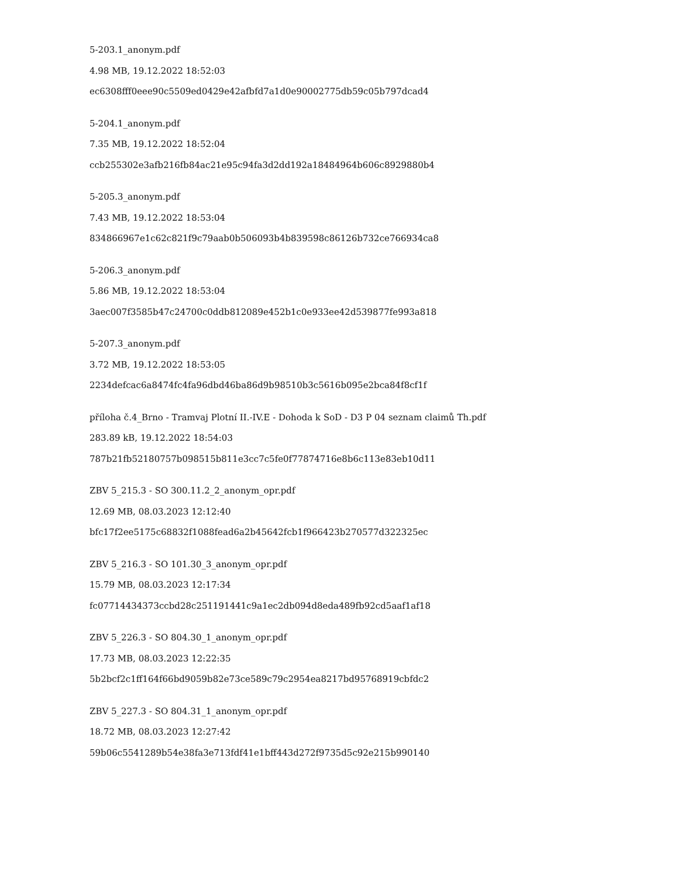5-203.1_anonym.pdf
4.98 MB, 19.12.2022 18:52:03
ec6308fff0eee90c5509ed0429e42afbfd7a1d0e90002775db59c05b797dcad4
5-204.1_anonym.pdf
7.35 MB, 19.12.2022 18:52:04
ccb255302e3afb216fb84ac21e95c94fa3d2dd192a18484964b606c8929880b4
5-205.3_anonym.pdf
7.43 MB, 19.12.2022 18:53:04
834866967e1c62c821f9c79aab0b506093b4b839598c86126b732ce766934ca8
5-206.3_anonym.pdf
5.86 MB, 19.12.2022 18:53:04
3aec007f3585b47c24700c0ddb812089e452b1c0e933ee42d539877fe993a818
5-207.3_anonym.pdf
3.72 MB, 19.12.2022 18:53:05
2234defcac6a8474fc4fa96dbd46ba86d9b98510b3c5616b095e2bca84f8cf1f
příloha č.4_Brno - Tramvaj Plotní II.-IV.E - Dohoda k SoD - D3 P 04 seznam claimů Th.pdf
283.89 kB, 19.12.2022 18:54:03
787b21fb52180757b098515b811e3cc7c5fe0f77874716e8b6c113e83eb10d11
ZBV 5_215.3 - SO 300.11.2_2_anonym_opr.pdf
12.69 MB, 08.03.2023 12:12:40
bfc17f2ee5175c68832f1088fead6a2b45642fcb1f966423b270577d322325ec
ZBV 5_216.3 - SO 101.30_3_anonym_opr.pdf
15.79 MB, 08.03.2023 12:17:34
fc07714434373ccbd28c251191441c9a1ec2db094d8eda489fb92cd5aaf1af18
ZBV 5_226.3 - SO 804.30_1_anonym_opr.pdf
17.73 MB, 08.03.2023 12:22:35
5b2bcf2c1ff164f66bd9059b82e73ce589c79c2954ea8217bd95768919cbfdc2
ZBV 5_227.3 - SO 804.31_1_anonym_opr.pdf
18.72 MB, 08.03.2023 12:27:42
59b06c5541289b54e38fa3e713fdf41e1bff443d272f9735d5c92e215b990140